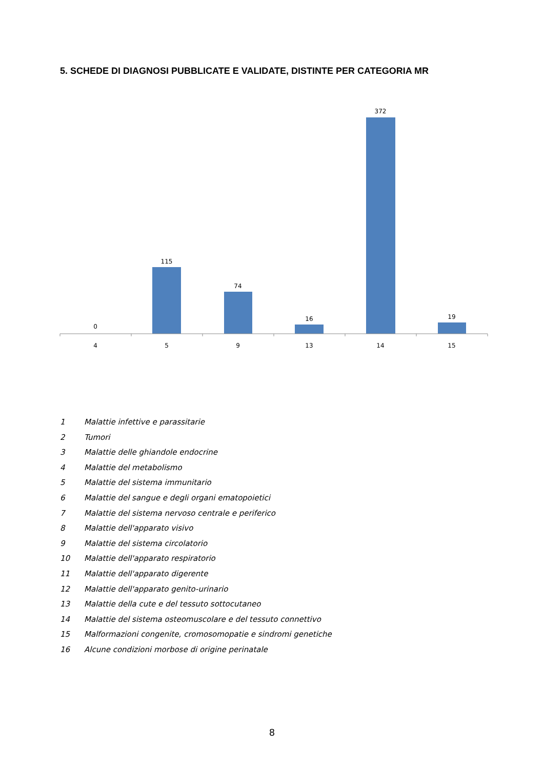5. SCHEDE DI DIAGNOSI PUBBLICATE E VALIDATE, DISTINTE PER CATEGORIA MR
0
115
74
16
372
19
4
5
9
13
14
15
1 Malattie infettive e parassitarie
2 Tumori
3 Malattie delle ghiandole endocrine
4 Malattie del metabolismo
5 Malattie del sistema immunitario
6 Malattie del sangue e degli organi ematopoietici
7 Malattie del sistema nervoso centrale e periferico
8 Malattie dell'apparato visivo
9 Malattie del sistema circolatorio
10 Malattie dell'apparato respiratorio
11 Malattie dell'apparato digerente
12 Malattie dell'apparato genito-urinario
13 Malattie della cute e del tessuto sottocutaneo
14 Malattie del sistema osteomuscolare e del tessuto connettivo
15 Malformazioni congenite, cromosomopatie e sindromi genetiche
16 Alcune condizioni morbose di origine perinatale
8